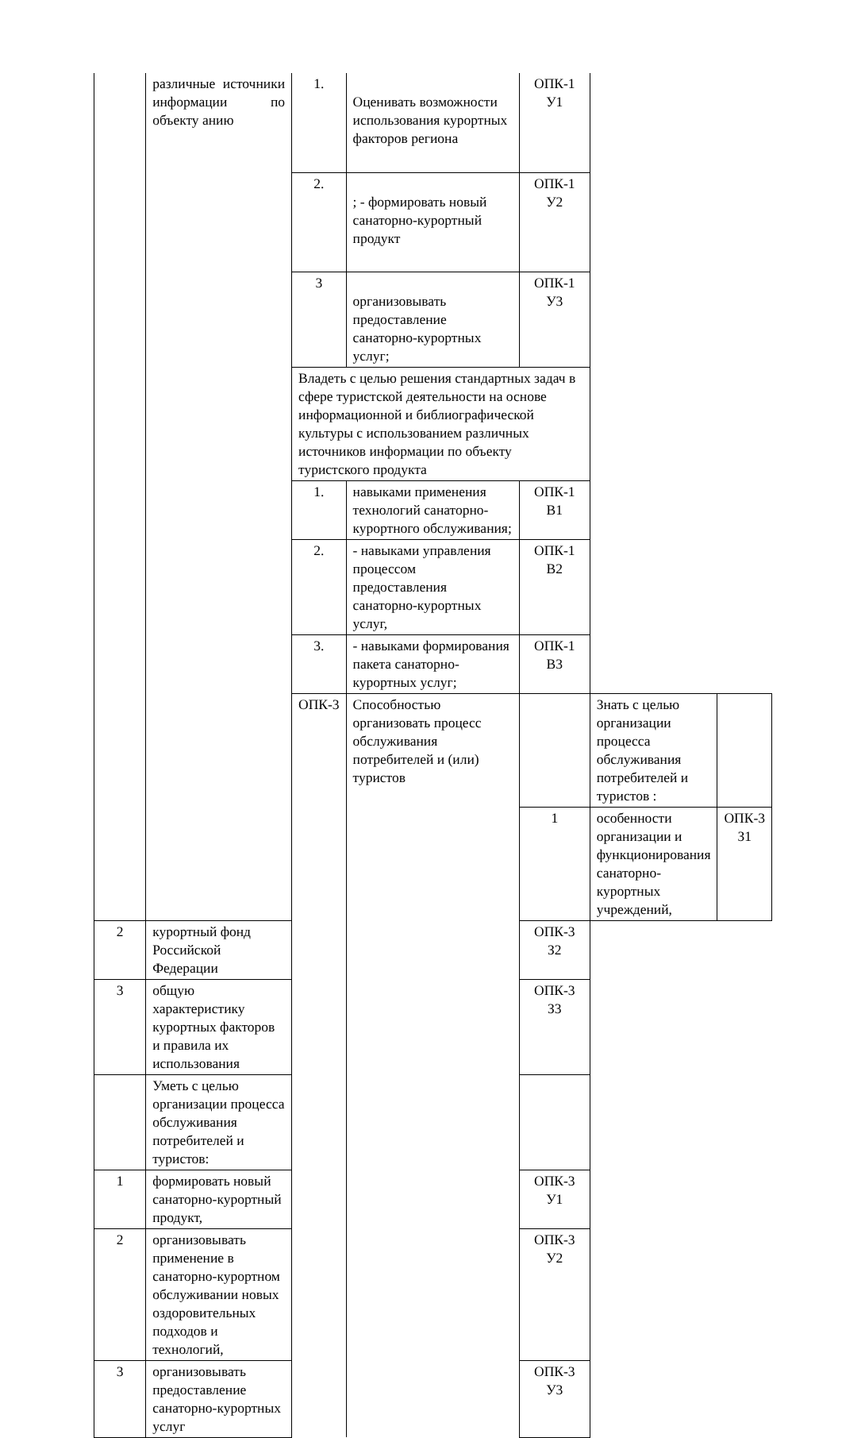| | различные источники информации по объекту анию | 1. | Оценивать возможности использования курортных факторов региона | ОПК-1 У1 | | |
| | | 2. | ; - формировать новый санаторно-курортный продукт | ОПК-1 У2 | | |
| | | 3 | организовывать предоставление санаторно-курортных услуг; | ОПК-1 У3 | | |
| | | Владеть с целью решения стандартных задач в сфере туристской деятельности на основе информационной и библиографической культуры с использованием различных источников информации по объекту туристского продукта | | | | |
| | | 1. | навыками применения технологий санаторно-курортного обслуживания; | ОПК-1 В1 | | |
| | | 2. | - навыками управления процессом предоставления санаторно-курортных услуг, | ОПК-1 В2 | | |
| | | 3. | - навыками формирования пакета санаторно-курортных услуг; | ОПК-1 В3 | | |
| | | ОПК-3 | Способностью организовать процесс обслуживания потребителей и (или) туристов | | Знать с целью организации процесса обслуживания потребителей и туристов : | |
| | | | | 1 | особенности организации и функционирования санаторно-курортных учреждений, | ОПК-3 З1 |
| 2 | курортный фонд Российской Федерации | | | ОПК-3 З2 | | |
| 3 | общую характеристику курортных факторов и правила их использования | | | ОПК-3 З3 | | |
| | Уметь с целью организации процесса обслуживания потребителей и туристов: | | | | | |
| 1 | формировать новый санаторно-курортный продукт, | | | ОПК-3 У1 | | |
| 2 | организовывать применение в санаторно-курортном обслуживании новых оздоровительных подходов и технологий, | | | ОПК-3 У2 | | |
| 3 | организовывать предоставление санаторно-курортных услуг | | | ОПК-3 У3 | | |